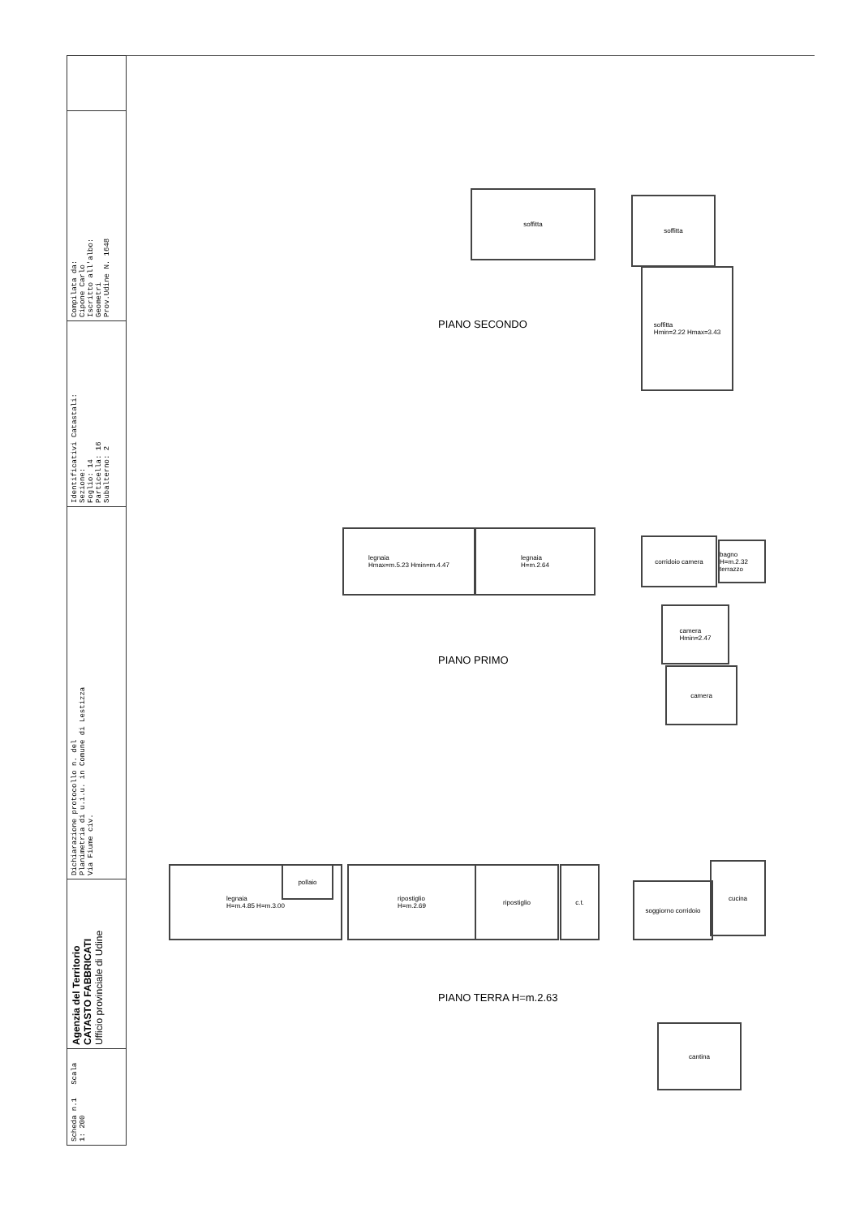Scheda n.1 Scala 1: 200
Agenzia del Territorio
CATASTO FABBRICATI
Ufficio provinciale di Udine
Dichiarazione protocollo n. del
Planimetria di u.i.u. in Comune di Lestizza
Via Fiume civ.
Identificativi Catastali:
Sezione:
Foglio: 14
Particella: 16
Subalterno: 2
Compilata da:
Cipone Carlo
Iscritto all'albo:
Geometri
Prov.Udine N. 1648
soffitta
soffitta
soffitta
Hmin=2.22 Hmax=3.43
PIANO SECONDO
legnaia
Hmax=m.5.23 Hmin=m.4.47
legnaia
H=m.2.64
corridoio camera
bagno H=m.2.32 terrazzo
camera
Hmin=2.47
camera
PIANO PRIMO
legnaia
H=m.4.85 H=m.3.00
pollaio
ripostiglio
H=m.2.69
ripostiglio c.t.
soggiorno corridoio
cucina
cantina
PIANO TERRA H=m.2.63